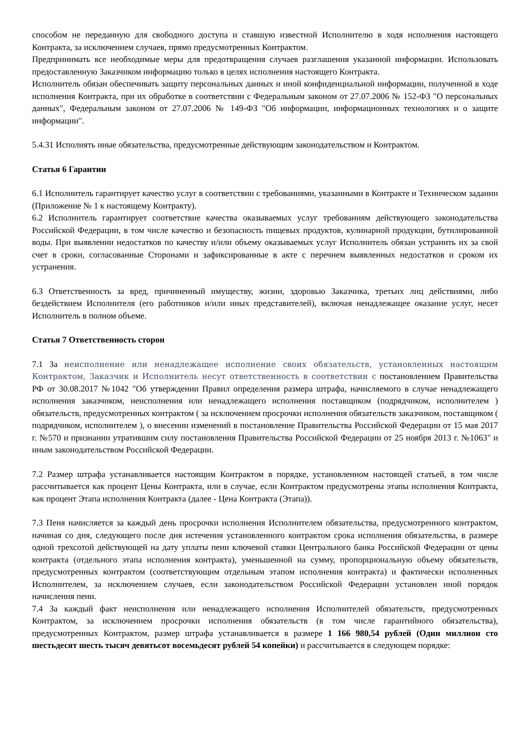способом не переданную для свободного доступа и ставшую известной Исполнителю в ходя исполнения настоящего Контракта, за исключением случаев, прямо предусмотренных Контрактом.
Предпринимать все необходимые меры для предотвращения случаев разглашения указанной информации. Использовать предоставленную Заказчиком информацию только в целях исполнения настоящего Контракта.
Исполнитель обязан обеспечивать защиту персональных данных и иной конфиденциальной информации, полученной в ходе исполнения Контракта, при их обработке в соответствии с Федеральным законом от 27.07.2006 № 152-ФЗ "О персональных данных", Федеральным законом от 27.07.2006 № 149-ФЗ "Об информации, информационных технологиях и о защите информации".
5.4.31 Исполнять иные обязательства, предусмотренные действующим законодательством и Контрактом.
Статья 6 Гарантии
6.1 Исполнитель гарантирует качество услуг в соответствии с требованиями, указанными в Контракте и Техническом задании (Приложение № 1 к настоящему Контракту).
6.2 Исполнитель гарантирует соответствие качества оказываемых услуг требованиям действующего законодательства Российской Федерации, в том числе качество и безопасность пищевых продуктов, кулинарной продукции, бутилированной воды. При выявлении недостатков по качеству и/или объему оказываемых услуг Исполнитель обязан устранить их за свой счет в сроки, согласованные Сторонами и зафиксированные в акте с перечнем выявленных недостатков и сроком их устранения.
6.3 Ответственность за вред, причиненный имуществу, жизни, здоровью Заказчика, третьих лиц действиями, либо бездействием Исполнителя (его работников и/или иных представителей), включая ненадлежащее оказание услуг, несет Исполнитель в полном объеме.
Статья 7 Ответственность сторон
7.1 За неисполнение или ненадлежащее исполнение своих обязательств, установленных настоящим Контрактом, Заказчик и Исполнитель несут ответственность в соответствии с постановлением Правительства РФ от 30.08.2017 №1042 "Об утверждении Правил определения размера штрафа, начисляемого в случае ненадлежащего исполнения заказчиком, неисполнения или ненадлежащего исполнения поставщиком (подрядчиком, исполнителем ) обязательств, предусмотренных контрактом ( за исключением просрочки исполнения обязательств заказчиком, поставщиком ( подрядчиком, исполнителем ), о внесении изменений в постановление Правительства Российской Федерации от 15 мая 2017 г. №570 и признании утратившим силу постановления Правительства Российской Федерации от 25 ноября 2013 г. №1063" и иным законодательством Российской Федерации.
7.2 Размер штрафа устанавливается настоящим Контрактом в порядке, установленном настоящей статьей, в том числе рассчитывается как процент Цены Контракта, или в случае, если Контрактом предусмотрены этапы исполнения Контракта, как процент Этапа исполнения Контракта (далее - Цена Контракта (Этапа)).
7.3 Пеня начисляется за каждый день просрочки исполнения Исполнителем обязательства, предусмотренного контрактом, начиная со дня, следующего после дня истечения установленного контрактом срока исполнения обязательства, в размере одной трехсотой действующей на дату уплаты пени ключевой ставки Центрального банка Российской Федерации от цены контракта (отдельного этапа исполнения контракта), уменьшенной на сумму, пропорциональную объему обязательств, предусмотренных контрактом (соответствующим отдельным этапом исполнения контракта) и фактически исполненных Исполнителем, за исключением случаев, если законодательством Российской Федерации установлен иной порядок начисления пени.
7.4 За каждый факт неисполнения или ненадлежащего исполнения Исполнителей обязательств, предусмотренных Контрактом, за исключением просрочки исполнения обязательств (в том числе гарантийного обязательства), предусмотренных Контрактом, размер штрафа устанавливается в размере 1 166 980,54 рублей (Один миллион сто шестьдесят шесть тысяч девятьсот восемьдесят рублей 54 копейки) и рассчитывается в следующем порядке: